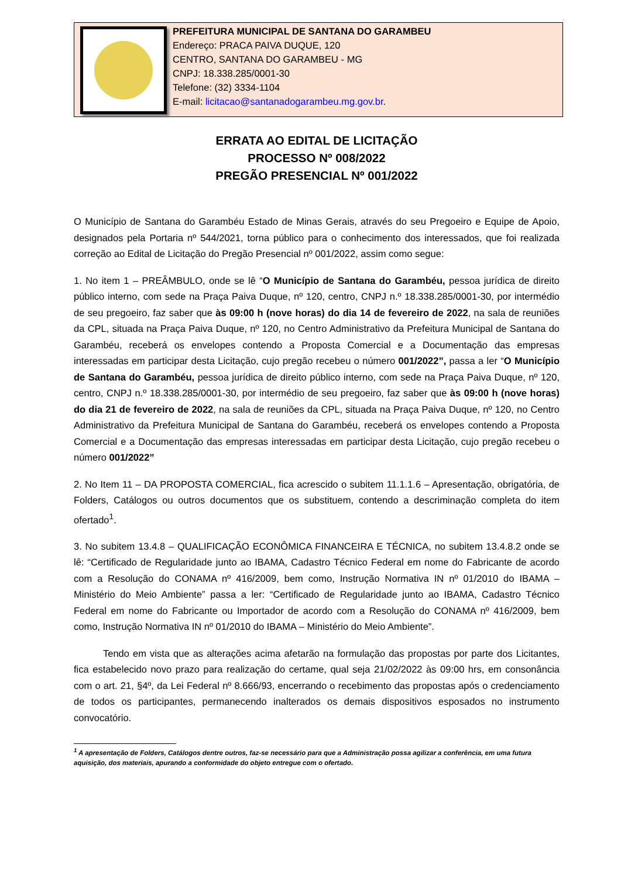PREFEITURA MUNICIPAL DE SANTANA DO GARAMBEU
Endereço: PRACA PAIVA DUQUE, 120
CENTRO, SANTANA DO GARAMBEU - MG
CNPJ: 18.338.285/0001-30
Telefone: (32) 3334-1104
E-mail: licitacao@santanadogarambeu.mg.gov.br.
ERRATA AO EDITAL DE LICITAÇÃO
PROCESSO Nº 008/2022
PREGÃO PRESENCIAL Nº 001/2022
O Município de Santana do Garambéu Estado de Minas Gerais, através do seu Pregoeiro e Equipe de Apoio, designados pela Portaria nº 544/2021, torna público para o conhecimento dos interessados, que foi realizada correção ao Edital de Licitação do Pregão Presencial nº 001/2022, assim como segue:
1. No item 1 – PREÂMBULO, onde se lê “O Município de Santana do Garambéu, pessoa jurídica de direito público interno, com sede na Praça Paiva Duque, nº 120, centro, CNPJ n.º 18.338.285/0001-30, por intermédio de seu pregoeiro, faz saber que às 09:00 h (nove horas) do dia 14 de fevereiro de 2022, na sala de reuniões da CPL, situada na Praça Paiva Duque, nº 120, no Centro Administrativo da Prefeitura Municipal de Santana do Garambéu, receberá os envelopes contendo a Proposta Comercial e a Documentação das empresas interessadas em participar desta Licitação, cujo pregão recebeu o número 001/2022”, passa a ler “O Município de Santana do Garambéu, pessoa jurídica de direito público interno, com sede na Praça Paiva Duque, nº 120, centro, CNPJ n.º 18.338.285/0001-30, por intermédio de seu pregoeiro, faz saber que às 09:00 h (nove horas) do dia 21 de fevereiro de 2022, na sala de reuniões da CPL, situada na Praça Paiva Duque, nº 120, no Centro Administrativo da Prefeitura Municipal de Santana do Garambéu, receberá os envelopes contendo a Proposta Comercial e a Documentação das empresas interessadas em participar desta Licitação, cujo pregão recebeu o número 001/2022”
2. No Item 11 – DA PROPOSTA COMERCIAL, fica acrescido o subitem 11.1.1.6 – Apresentação, obrigatória, de Folders, Catálogos ou outros documentos que os substituem, contendo a descriminação completa do item ofertado<sup>1</sup>.
3. No subitem 13.4.8 – QUALIFICAÇÃO ECONÔMICA FINANCEIRA E TÉCNICA, no subitem 13.4.8.2 onde se lê: “Certificado de Regularidade junto ao IBAMA, Cadastro Técnico Federal em nome do Fabricante de acordo com a Resolução do CONAMA nº 416/2009, bem como, Instrução Normativa IN nº 01/2010 do IBAMA – Ministério do Meio Ambiente” passa a ler: “Certificado de Regularidade junto ao IBAMA, Cadastro Técnico Federal em nome do Fabricante ou Importador de acordo com a Resolução do CONAMA nº 416/2009, bem como, Instrução Normativa IN nº 01/2010 do IBAMA – Ministério do Meio Ambiente”.
Tendo em vista que as alterações acima afetarão na formulação das propostas por parte dos Licitantes, fica estabelecido novo prazo para realização do certame, qual seja 21/02/2022 às 09:00 hrs, em consonância com o art. 21, §4º, da Lei Federal nº 8.666/93, encerrando o recebimento das propostas após o credenciamento de todos os participantes, permanecendo inalterados os demais dispositivos esposados no instrumento convocatório.
<sup>1</sup> A apresentação de Folders, Catálogos dentre outros, faz-se necessário para que a Administração possa agilizar a conferência, em uma futura aquisição, dos materiais, apurando a conformidade do objeto entregue com o ofertado.